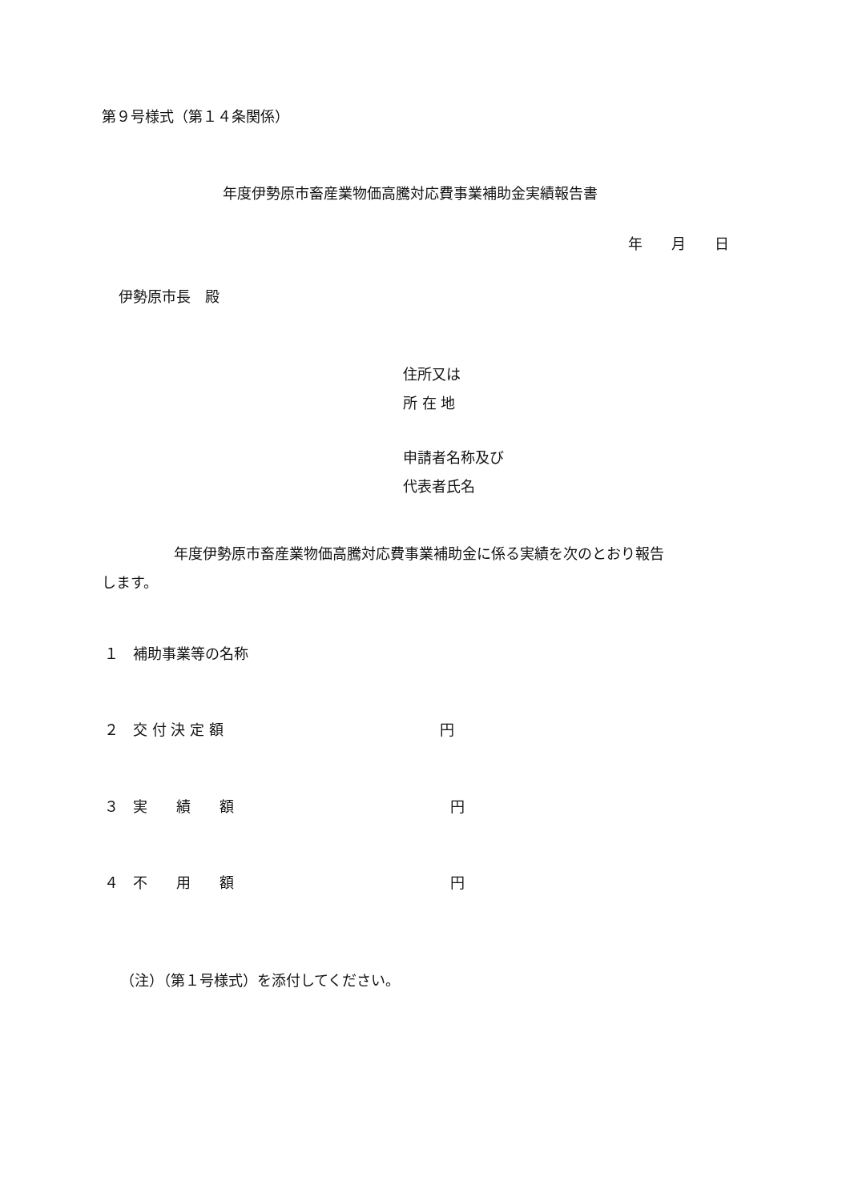第９号様式（第１４条関係）
年度伊勢原市畜産業物価高騰対応費事業補助金実績報告書
年　　月　　日
伊勢原市長　殿
住所又は
所 在 地
申請者名称及び
代表者氏名
　　　　　年度伊勢原市畜産業物価高騰対応費事業補助金に係る実績を次のとおり報告
します。
１　補助事業等の名称
２　交 付 決 定 額　　　　　　　　　　　　　　　円
３　実　　績　　額　　　　　　　　　　　　　　　円
４　不　　用　　額　　　　　　　　　　　　　　　円
（注）（第１号様式）を添付してください。